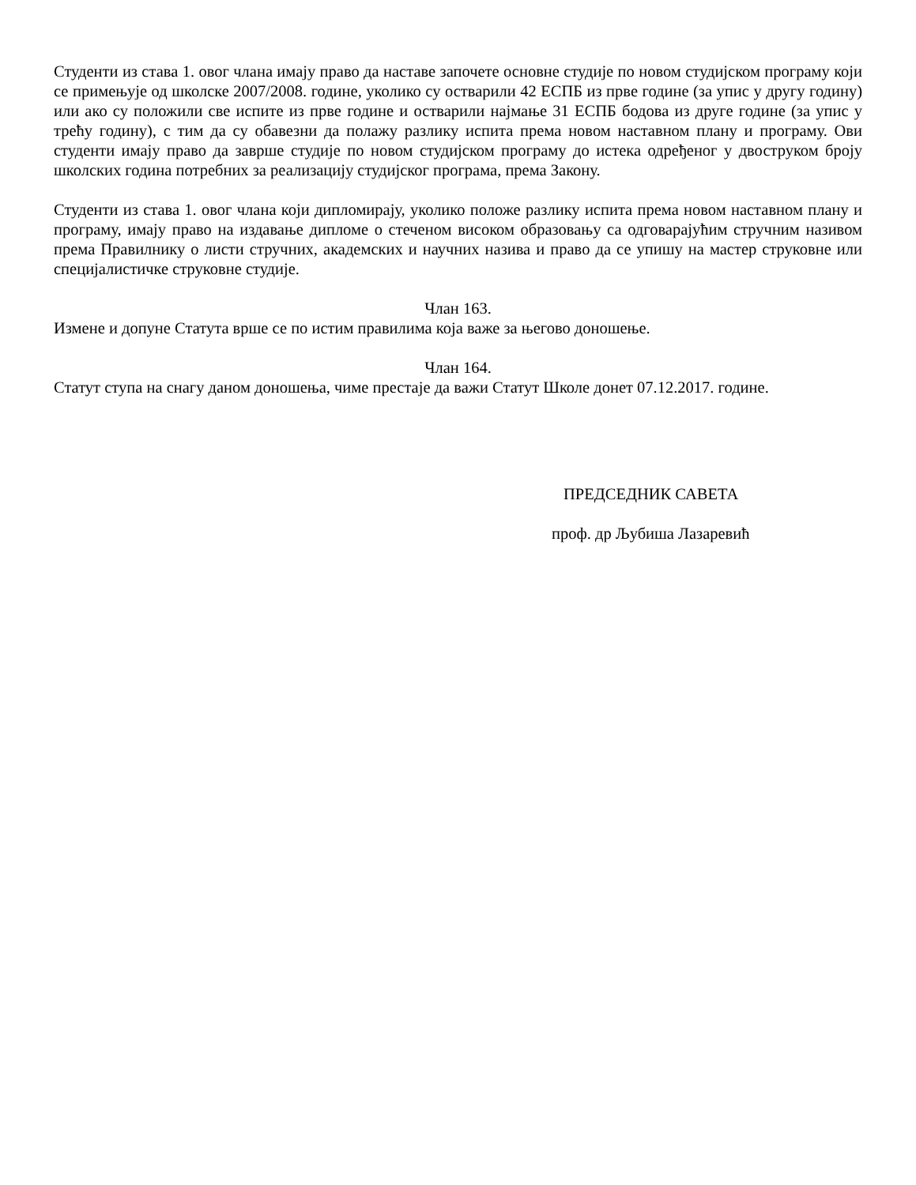Студенти из става 1. овог члана имају право да наставе започете основне студије по новом студијском програму који се примењује од школске 2007/2008. године, уколико су остварили 42 ЕСПБ из прве године (за упис у другу годину) или ако су положили све испите из прве године и остварили најмање 31 ЕСПБ бодова из друге године (за упис у трећу годину), с тим да су обавезни да полажу разлику испита према новом наставном плану и програму. Ови студенти имају право да заврше студије по новом студијском програму до истека одређеног у двоструком броју школских година потребних за реализацију студијског програма, према Закону.
Студенти из става 1. овог члана који дипломирају, уколико положе разлику испита према новом наставном плану и програму, имају право на издавање дипломе о стеченом високом образовању са одговарајућим стручним називом према Правилнику о листи стручних, академских и научних назива и право да се упишу на мастер струковне или специјалистичке струковне студије.
Члан 163.
Измене и допуне Статута врше се по истим правилима која важе за његово доношење.
Члан 164.
Статут ступа на снагу даном доношења, чиме престаје да важи Статут Школе донет 07.12.2017. године.
ПРЕДСЕДНИК САВЕТА
проф. др Љубиша Лазаревић